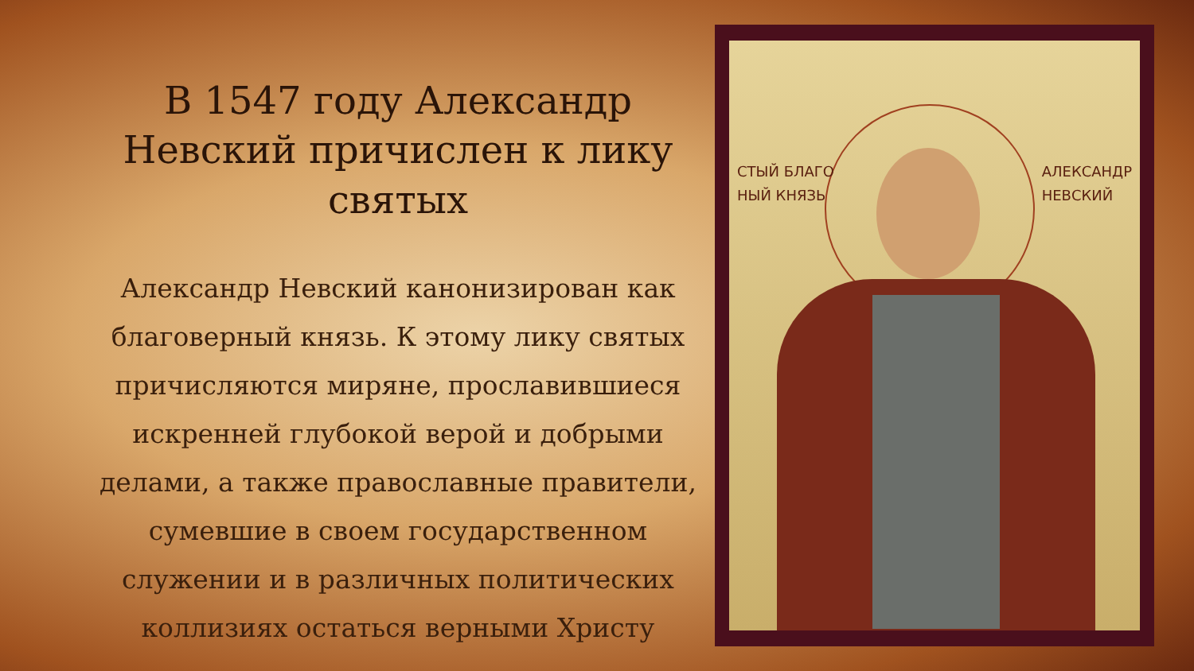В 1547 году Александр Невский причислен к лику святых
Александр Невский канонизирован как благоверный князь. К этому лику святых причисляются миряне, прославившиеся искренней глубокой верой и добрыми делами, а также православные правители, сумевшие в своем государственном служении и в различных политических коллизиях остаться верными Христу
СТЫЙ БЛАГО
НЫЙ КНЯЗЬ
АЛЕКСАНДР
НЕВСКИЙ